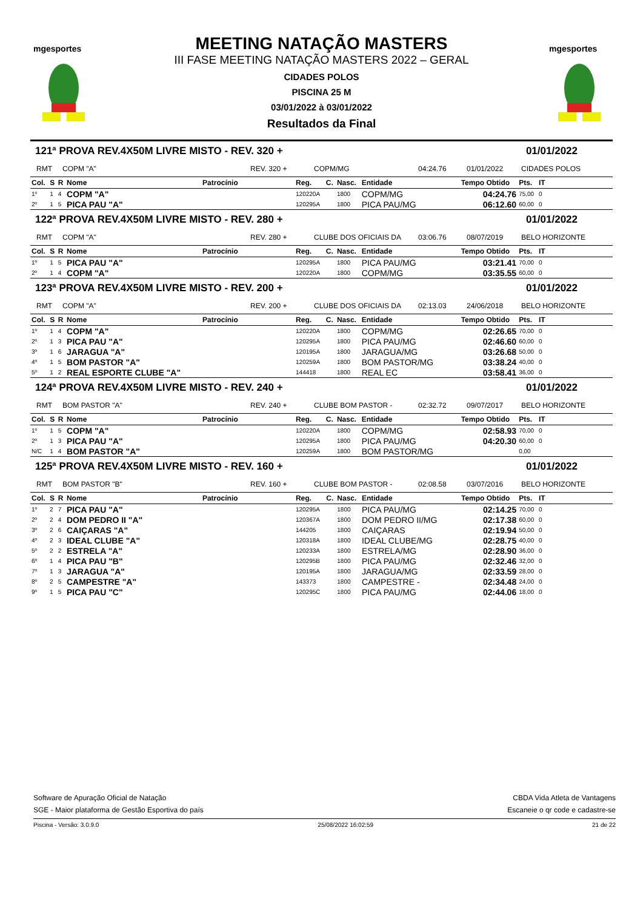mgesportes
MEETING NATAÇÃO MASTERS
III FASE MEETING NATAÇÃO MASTERS 2022 – GERAL
CIDADES POLOS
PISCINA 25 M
03/01/2022 à 03/01/2022
Resultados da Final
mgesportes
121ª PROVA REV.4X50M LIVRE MISTO - REV. 320 + 01/01/2022
RMT COPM "A" REV. 320 + COPM/MG 04:24.76 01/01/2022 CIDADES POLOS
| Col. | S | R | Nome | Patrocínio | Reg. | C. | Nasc. | Entidade | Tempo Obtido | Pts. | IT |
| --- | --- | --- | --- | --- | --- | --- | --- | --- | --- | --- | --- |
| 1º | 1 | 4 | COPM "A" | | 120220A | | 1800 | COPM/MG | 04:24.76 | 75,00 | 0 |
| 2º | 1 | 5 | PICA PAU "A" | | 120295A | | 1800 | PICA PAU/MG | 06:12.60 | 60,00 | 0 |
122ª PROVA REV.4X50M LIVRE MISTO - REV. 280 + 01/01/2022
RMT COPM "A" REV. 280 + CLUBE DOS OFICIAIS DA 03:06.76 08/07/2019 BELO HORIZONTE
| Col. | S | R | Nome | Patrocínio | Reg. | C. | Nasc. | Entidade | Tempo Obtido | Pts. | IT |
| --- | --- | --- | --- | --- | --- | --- | --- | --- | --- | --- | --- |
| 1º | 1 | 5 | PICA PAU "A" | | 120295A | | 1800 | PICA PAU/MG | 03:21.41 | 70,00 | 0 |
| 2º | 1 | 4 | COPM "A" | | 120220A | | 1800 | COPM/MG | 03:35.55 | 60,00 | 0 |
123ª PROVA REV.4X50M LIVRE MISTO - REV. 200 + 01/01/2022
RMT COPM "A" REV. 200 + CLUBE DOS OFICIAIS DA 02:13.03 24/06/2018 BELO HORIZONTE
| Col. | S | R | Nome | Patrocínio | Reg. | C. | Nasc. | Entidade | Tempo Obtido | Pts. | IT |
| --- | --- | --- | --- | --- | --- | --- | --- | --- | --- | --- | --- |
| 1º | 1 | 4 | COPM "A" | | 120220A | | 1800 | COPM/MG | 02:26.65 | 70,00 | 0 |
| 2º | 1 | 3 | PICA PAU "A" | | 120295A | | 1800 | PICA PAU/MG | 02:46.60 | 60,00 | 0 |
| 3º | 1 | 6 | JARAGUA "A" | | 120195A | | 1800 | JARAGUA/MG | 03:26.68 | 50,00 | 0 |
| 4º | 1 | 5 | BOM PASTOR "A" | | 120259A | | 1800 | BOM PASTOR/MG | 03:38.24 | 40,00 | 0 |
| 5º | 1 | 2 | REAL ESPORTE CLUBE "A" | | 144418 | | 1800 | REAL EC | 03:58.41 | 36,00 | 0 |
124ª PROVA REV.4X50M LIVRE MISTO - REV. 240 + 01/01/2022
RMT BOM PASTOR "A" REV. 240 + CLUBE BOM PASTOR - 02:32.72 09/07/2017 BELO HORIZONTE
| Col. | S | R | Nome | Patrocínio | Reg. | C. | Nasc. | Entidade | Tempo Obtido | Pts. | IT |
| --- | --- | --- | --- | --- | --- | --- | --- | --- | --- | --- | --- |
| 1º | 1 | 5 | COPM "A" | | 120220A | | 1800 | COPM/MG | 02:58.93 | 70,00 | 0 |
| 2º | 1 | 3 | PICA PAU "A" | | 120295A | | 1800 | PICA PAU/MG | 04:20.30 | 60,00 | 0 |
| N/C | 1 | 4 | BOM PASTOR "A" | | 120259A | | 1800 | BOM PASTOR/MG | | 0,00 | |
125ª PROVA REV.4X50M LIVRE MISTO - REV. 160 + 01/01/2022
RMT BOM PASTOR "B" REV. 160 + CLUBE BOM PASTOR - 02:08.58 03/07/2016 BELO HORIZONTE
| Col. | S | R | Nome | Patrocínio | Reg. | C. | Nasc. | Entidade | Tempo Obtido | Pts. | IT |
| --- | --- | --- | --- | --- | --- | --- | --- | --- | --- | --- | --- |
| 1º | 2 | 7 | PICA PAU "A" | | 120295A | | 1800 | PICA PAU/MG | 02:14.25 | 70,00 | 0 |
| 2º | 2 | 4 | DOM PEDRO II "A" | | 120367A | | 1800 | DOM PEDRO II/MG | 02:17.38 | 60,00 | 0 |
| 3º | 2 | 6 | CAIÇARAS "A" | | 144205 | | 1800 | CAIÇARAS | 02:19.94 | 50,00 | 0 |
| 4º | 2 | 3 | IDEAL CLUBE "A" | | 120318A | | 1800 | IDEAL CLUBE/MG | 02:28.75 | 40,00 | 0 |
| 5º | 2 | 2 | ESTRELA "A" | | 120233A | | 1800 | ESTRELA/MG | 02:28.90 | 36,00 | 0 |
| 6º | 1 | 4 | PICA PAU "B" | | 120295B | | 1800 | PICA PAU/MG | 02:32.46 | 32,00 | 0 |
| 7º | 1 | 3 | JARAGUA "A" | | 120195A | | 1800 | JARAGUA/MG | 02:33.59 | 28,00 | 0 |
| 8º | 2 | 5 | CAMPESTRE "A" | | 143373 | | 1800 | CAMPESTRE - | 02:34.48 | 24,00 | 0 |
| 9º | 1 | 5 | PICA PAU "C" | | 120295C | | 1800 | PICA PAU/MG | 02:44.06 | 18,00 | 0 |
Software de Apuração Oficial de Natação CBDA Vida Atleta de Vantagens
SGE - Maior plataforma de Gestão Esportiva do país Escaneie o qr code e cadastre-se
Piscina - Versão: 3.0.9.0 25/08/2022 16:02:59 21 de 22